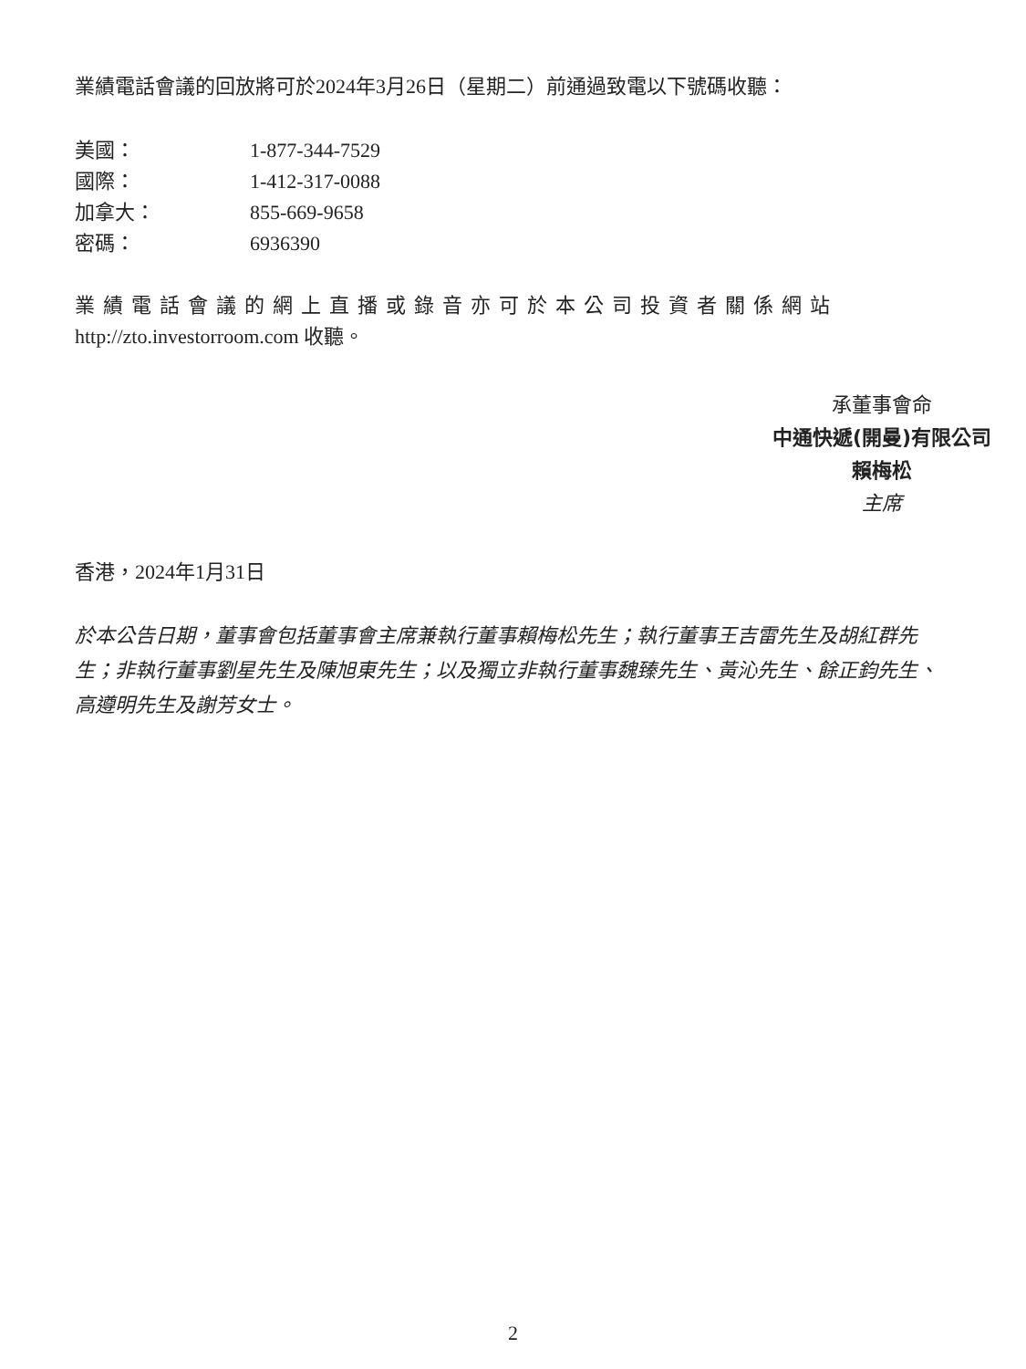業績電話會議的回放將可於2024年3月26日（星期二）前通過致電以下號碼收聽：
美國： 1-877-344-7529
國際： 1-412-317-0088
加拿大： 855-669-9658
密碼： 6936390
業績電話會議的網上直播或錄音亦可於本公司投資者關係網站
http://zto.investorroom.com 收聽。
承董事會命
中通快遞(開曼)有限公司
賴梅松
主席
香港，2024年1月31日
於本公告日期，董事會包括董事會主席兼執行董事賴梅松先生；執行董事王吉雷先生及胡紅群先生；非執行董事劉星先生及陳旭東先生；以及獨立非執行董事魏臻先生、黃沁先生、餘正鈞先生、高遵明先生及謝芳女士。
2